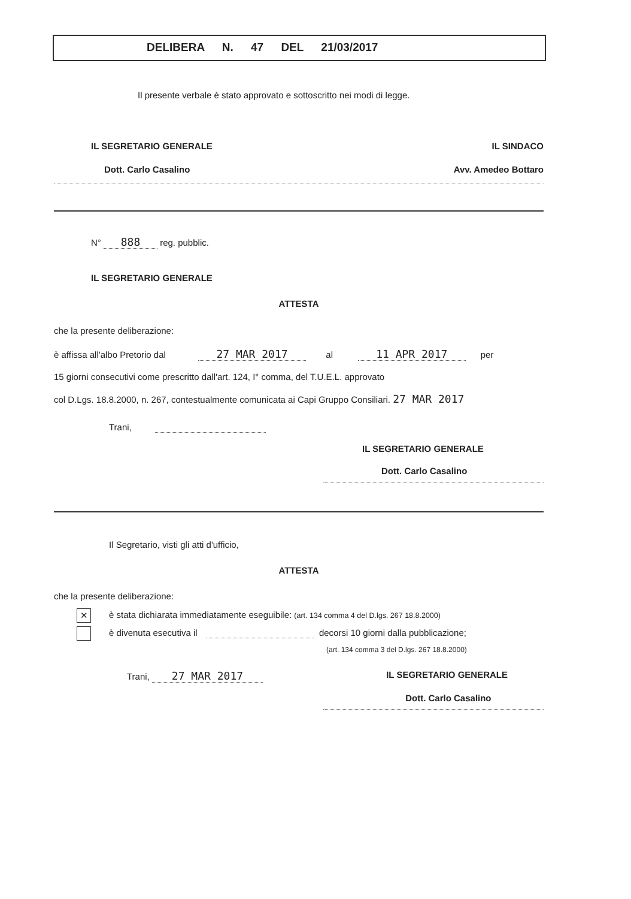DELIBERA N. 47 DEL 21/03/2017
Il presente verbale è stato approvato e sottoscritto nei modi di legge.
IL SEGRETARIO GENERALE
Dott. Carlo Casalino
IL SINDACO
Avv. Amedeo Bottaro
N° 888 reg. pubblic.
IL SEGRETARIO GENERALE
ATTESTA
che la presente deliberazione:
è affissa all'albo Pretorio dal 27 MAR 2017 al 11 APR 2017 per
15 giorni consecutivi come prescritto dall'art. 124, I° comma, del T.U.E.L. approvato
col D.Lgs. 18.8.2000, n. 267, contestualmente comunicata ai Capi Gruppo Consiliari. 27 MAR 2017
Trani,
IL SEGRETARIO GENERALE
Dott. Carlo Casalino
Il Segretario, visti gli atti d'ufficio,
ATTESTA
che la presente deliberazione:
✕ è stata dichiarata immediatamente eseguibile: (art. 134 comma 4 del D.lgs. 267 18.8.2000)
è divenuta esecutiva il decorsi 10 giorni dalla pubblicazione;
(art. 134 comma 3 del D.lgs. 267 18.8.2000)
Trani, 27 MAR 2017
IL SEGRETARIO GENERALE
Dott. Carlo Casalino